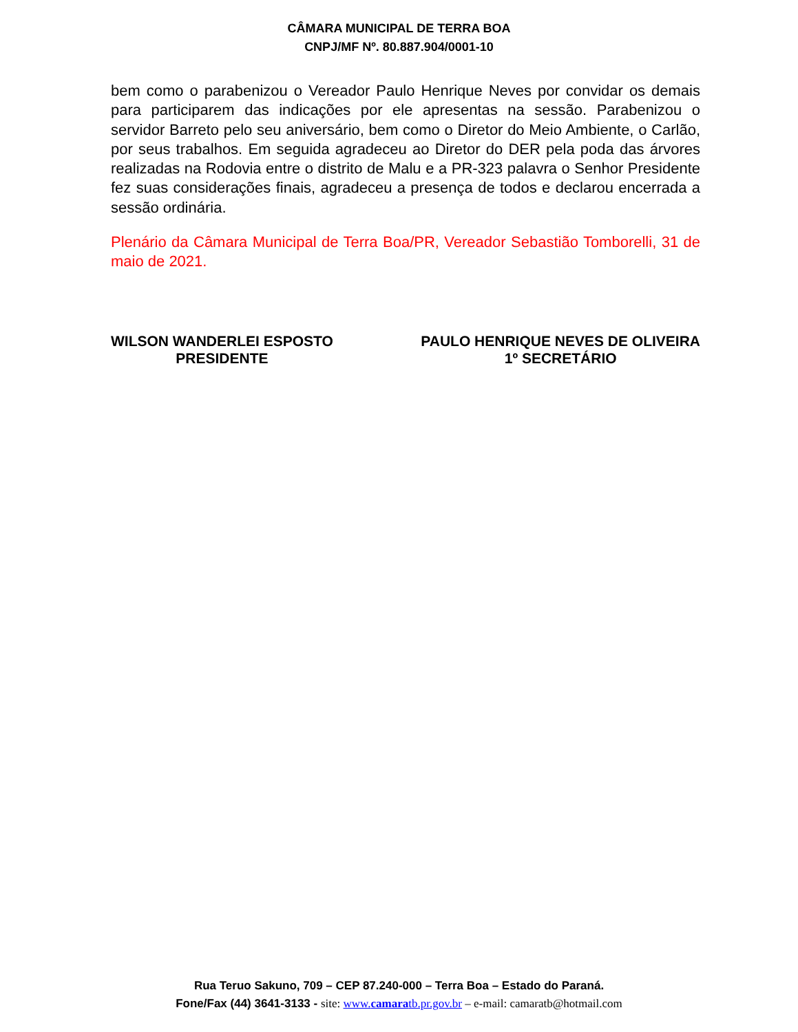CÂMARA MUNICIPAL DE TERRA BOA
CNPJ/MF Nº. 80.887.904/0001-10
bem como o parabenizou o Vereador Paulo Henrique Neves por convidar os demais para participarem das indicações por ele apresentas na sessão. Parabenizou o servidor Barreto pelo seu aniversário, bem como o Diretor do Meio Ambiente, o Carlão, por seus trabalhos. Em seguida agradeceu ao Diretor do DER pela poda das árvores realizadas na Rodovia entre o distrito de Malu e a PR-323 palavra o Senhor Presidente fez suas considerações finais, agradeceu a presença de todos e declarou encerrada a sessão ordinária.
Plenário da Câmara Municipal de Terra Boa/PR, Vereador Sebastião Tomborelli, 31 de maio de 2021.
WILSON WANDERLEI ESPOSTO
PRESIDENTE
PAULO HENRIQUE NEVES DE OLIVEIRA
1º SECRETÁRIO
Rua Teruo Sakuno, 709 – CEP 87.240-000 – Terra Boa – Estado do Paraná.
Fone/Fax (44) 3641-3133 - site: www.camaratb.pr.gov.br – e-mail: camaratb@hotmail.com